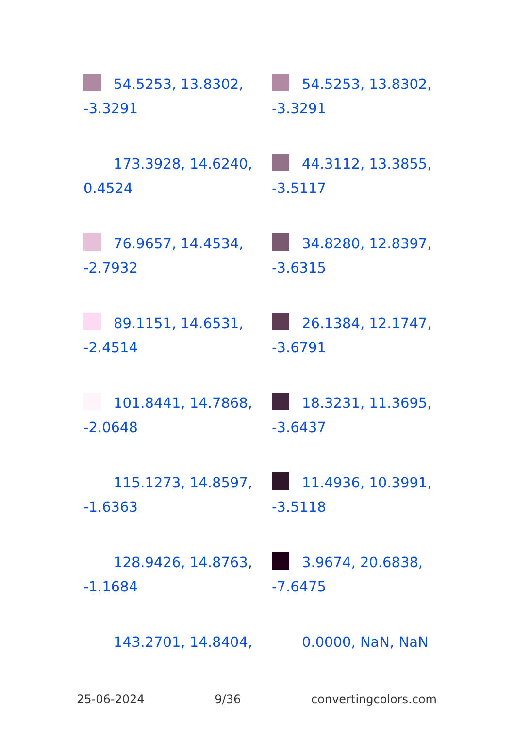54.5253, 13.8302, -3.3291
54.5253, 13.8302, -3.3291
173.3928, 14.6240, 0.4524
44.3112, 13.3855, -3.5117
76.9657, 14.4534, -2.7932
34.8280, 12.8397, -3.6315
89.1151, 14.6531, -2.4514
26.1384, 12.1747, -3.6791
101.8441, 14.7868, -2.0648
18.3231, 11.3695, -3.6437
115.1273, 14.8597, -1.6363
11.4936, 10.3991, -3.5118
128.9426, 14.8763, -1.1684
3.9674, 20.6838, -7.6475
143.2701, 14.8404,
0.0000, NaN, NaN
25-06-2024 9/36 convertingcolors.com